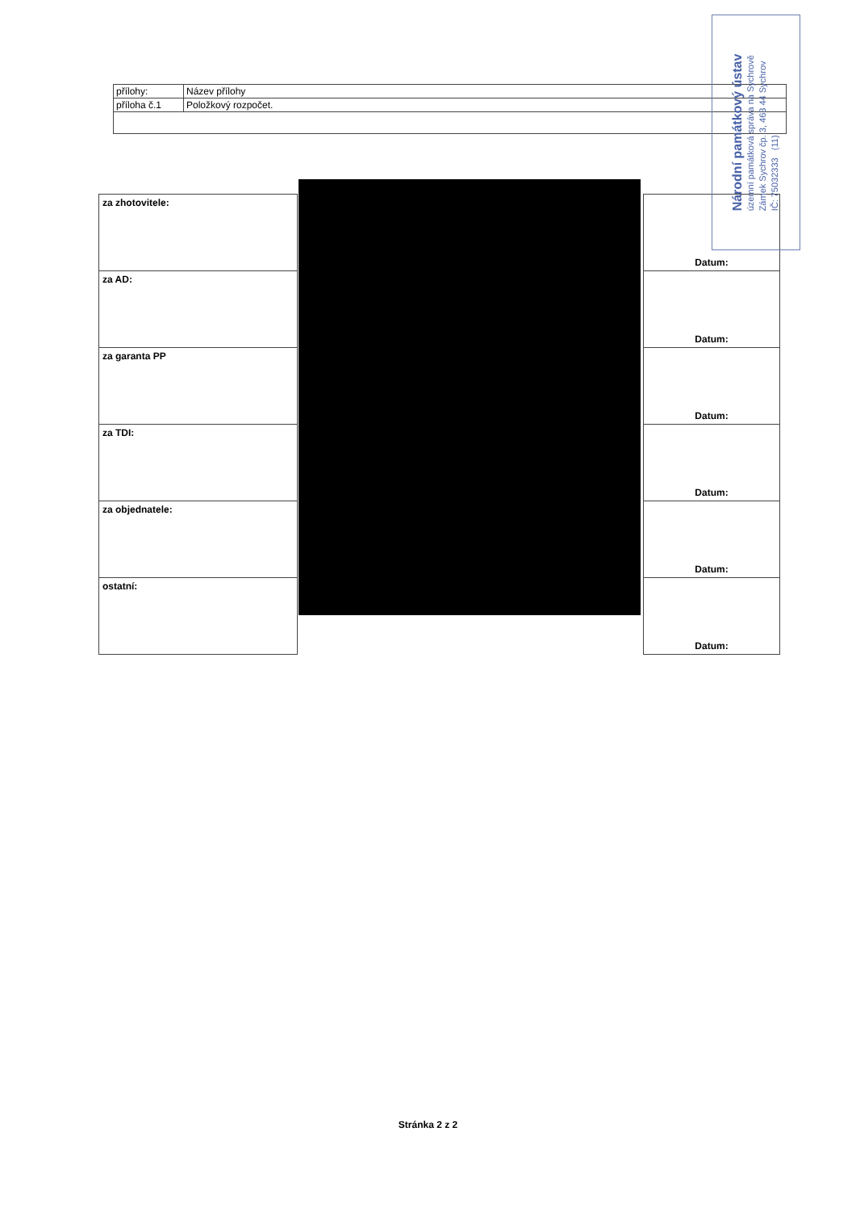| přílohy: | Název přílohy |
| příloha č.1 | Položkový rozpočet. |
| za zhotovitele: | | Datum: |
| za AD: | | Datum: |
| za garanta PP | | Datum: |
| za TDI: | | Datum: |
| za objednatele: | | Datum: |
| ostatní: | | Datum: |
Národní památkový ústav
územní památková správa na Sychrově
Zámek Sychrov čp. 3, 463 44 Sychrov
IČ: 75032333 (11)
Stránka 2 z 2